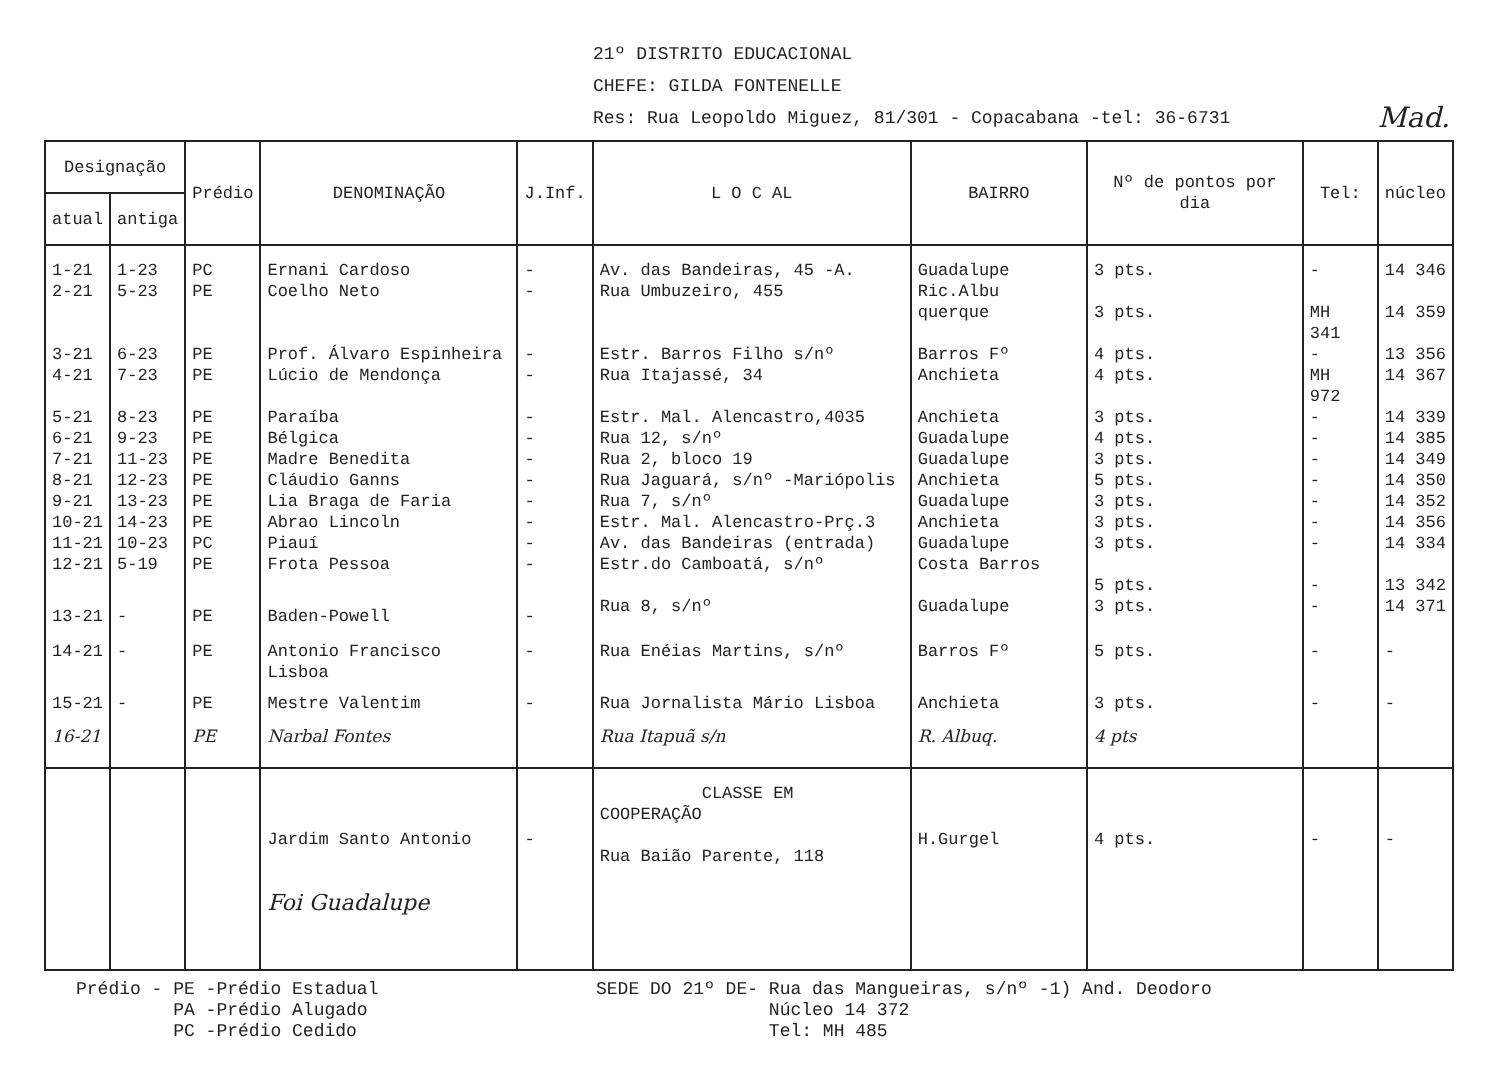21º DISTRITO EDUCACIONAL
CHEFE: GILDA FONTENELLE
Res: Rua Leopoldo Miguez, 81/301 - Copacabana -tel: 36-6731 Mad.
| Designação | | Prédio | DENOMINAÇÃO | J.Inf. | L O C AL | BAIRRO | Nº de pontos por dia | Tel: | núcleo |
| --- | --- | --- | --- | --- | --- | --- | --- | --- | --- |
| atual | antiga | | | | | | | | |
| 1-21 | 1-23 | PC | Ernani Cardoso | - | Av. das Bandeiras, 45 -A. | Guadalupe | 3 pts. | - | 14 346 |
| 2-21 | 5-23 | PE | Coelho Neto | - | Rua Umbuzeiro, 455 | Ric.Albu querque | 3 pts. | MH 341 | 14 359 |
| 3-21 | 6-23 | PE | Prof. Álvaro Espinheira | - | Estr. Barros Filho s/nº | Barros Fº | 4 pts. | - | 13 356 |
| 4-21 | 7-23 | PE | Lúcio de Mendonça | - | Rua Itajassé, 34 | Anchieta | 4 pts. | MH 972 | 14 367 |
| 5-21 | 8-23 | PE | Paraíba | - | Estr. Mal. Alencastro,4035 | Anchieta | 3 pts. | - | 14 339 |
| 6-21 | 9-23 | PE | Bélgica | - | Rua 12, s/nº | Guadalupe | 4 pts. | - | 14 385 |
| 7-21 | 11-23 | PE | Madre Benedita | - | Rua 2, bloco 19 | Guadalupe | 3 pts. | - | 14 349 |
| 8-21 | 12-23 | PE | Cláudio Ganns | - | Rua Jaguará, s/nº -Mariópolis | Anchieta | 5 pts. | - | 14 350 |
| 9-21 | 13-23 | PE | Lia Braga de Faria | - | Rua 7, s/nº | Guadalupe | 3 pts. | - | 14 352 |
| 10-21 | 14-23 | PE | Abrao Lincoln | - | Estr. Mal. Alencastro-Prç.3 | Anchieta | 3 pts. | - | 14 356 |
| 11-21 | 10-23 | PC | Piauí | - | Av. das Bandeiras (entrada) | Guadalupe | 3 pts. | - | 14 334 |
| 12-21 | 5-19 | PE | Frota Pessoa | - | Estr.do Camboatá, s/nº | Costa Barros | 5 pts. | - | 13 342 |
| 13-21 | - | PE | Baden-Powell | - | Rua 8, s/nº | Guadalupe | 3 pts. | - | 14 371 |
| 14-21 | - | PE | Antonio Francisco Lisboa | - | Rua Enéias Martins, s/nº | Barros Fº | 5 pts. | - | - |
| 15-21 | - | PE | Mestre Valentim | - | Rua Jornalista Mário Lisboa | Anchieta | 3 pts. | - | - |
| 16-21 | | PE | Narbal Fontes | | Rua Itapuã s/n | R. Albuq. | 4 pts | | |
| | | | Jardim Santo Antonio Foi Guadalupe | - | CLASSE EM COOPERAÇÃO Rua Baião Parente, 118 | H.Gurgel | 4 pts. | - | - |
Prédio - PE -Prédio Estadual
PA -Prédio Alugado
PC -Prédio Cedido
SEDE DO 21º DE- Rua das Mangueiras, s/nº -1) And. Deodoro
Núcleo 14 372
Tel: MH 485